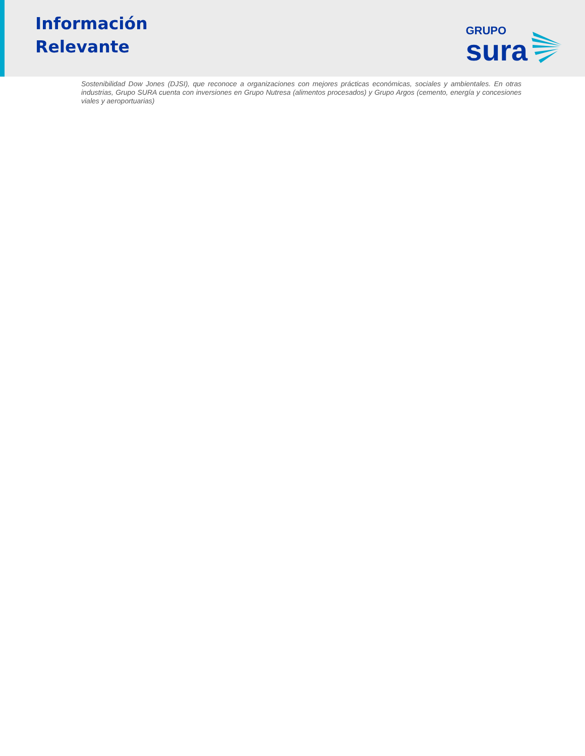Información
Relevante
GRUPO
sura
Sostenibilidad Dow Jones (DJSI), que reconoce a organizaciones con mejores prácticas económicas, sociales y ambientales. En otras industrias, Grupo SURA cuenta con inversiones en Grupo Nutresa (alimentos procesados) y Grupo Argos (cemento, energía y concesiones viales y aeroportuarias)